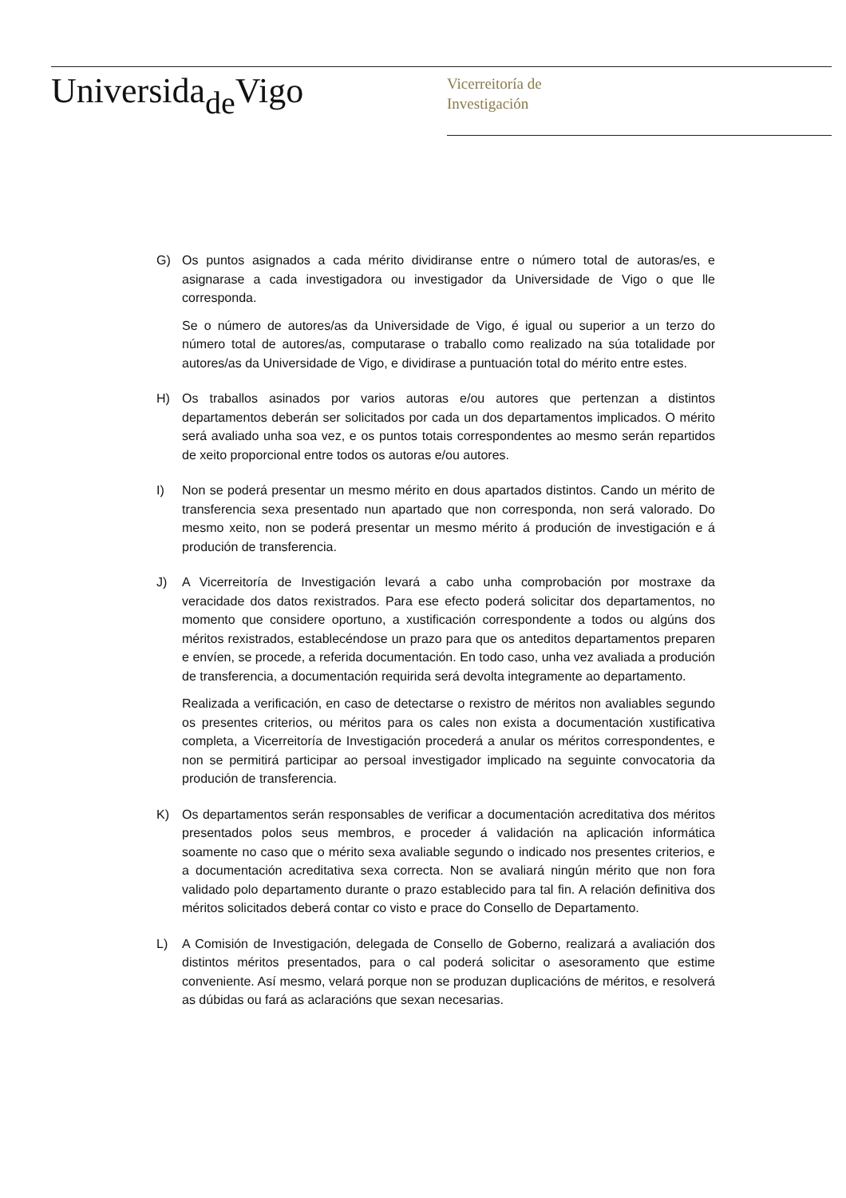Universida<sub>de</sub>Vigo
Vicerreitoría de
Investigación
G) Os puntos asignados a cada mérito dividiranse entre o número total de autoras/es, e asignarase a cada investigadora ou investigador da Universidade de Vigo o que lle corresponda.
Se o número de autores/as da Universidade de Vigo, é igual ou superior a un terzo do número total de autores/as, computarase o traballo como realizado na súa totalidade por autores/as da Universidade de Vigo, e dividirase a puntuación total do mérito entre estes.
H) Os traballos asinados por varios autoras e/ou autores que pertenzan a distintos departamentos deberán ser solicitados por cada un dos departamentos implicados. O mérito será avaliado unha soa vez, e os puntos totais correspondentes ao mesmo serán repartidos de xeito proporcional entre todos os autoras e/ou autores.
I) Non se poderá presentar un mesmo mérito en dous apartados distintos. Cando un mérito de transferencia sexa presentado nun apartado que non corresponda, non será valorado. Do mesmo xeito, non se poderá presentar un mesmo mérito á produción de investigación e á produción de transferencia.
J) A Vicerreitoría de Investigación levará a cabo unha comprobación por mostraxe da veracidade dos datos rexistrados. Para ese efecto poderá solicitar dos departamentos, no momento que considere oportuno, a xustificación correspondente a todos ou algúns dos méritos rexistrados, establecéndose un prazo para que os anteditos departamentos preparen e envíen, se procede, a referida documentación. En todo caso, unha vez avaliada a produción de transferencia, a documentación requirida será devolta integramente ao departamento.
Realizada a verificación, en caso de detectarse o rexistro de méritos non avaliables segundo os presentes criterios, ou méritos para os cales non exista a documentación xustificativa completa, a Vicerreitoría de Investigación procederá a anular os méritos correspondentes, e non se permitirá participar ao persoal investigador implicado na seguinte convocatoria da produción de transferencia.
K) Os departamentos serán responsables de verificar a documentación acreditativa dos méritos presentados polos seus membros, e proceder á validación na aplicación informática soamente no caso que o mérito sexa avaliable segundo o indicado nos presentes criterios, e a documentación acreditativa sexa correcta. Non se avaliará ningún mérito que non fora validado polo departamento durante o prazo establecido para tal fin. A relación definitiva dos méritos solicitados deberá contar co visto e prace do Consello de Departamento.
L) A Comisión de Investigación, delegada de Consello de Goberno, realizará a avaliación dos distintos méritos presentados, para o cal poderá solicitar o asesoramento que estime conveniente. Así mesmo, velará porque non se produzan duplicacións de méritos, e resolverá as dúbidas ou fará as aclaracións que sexan necesarias.